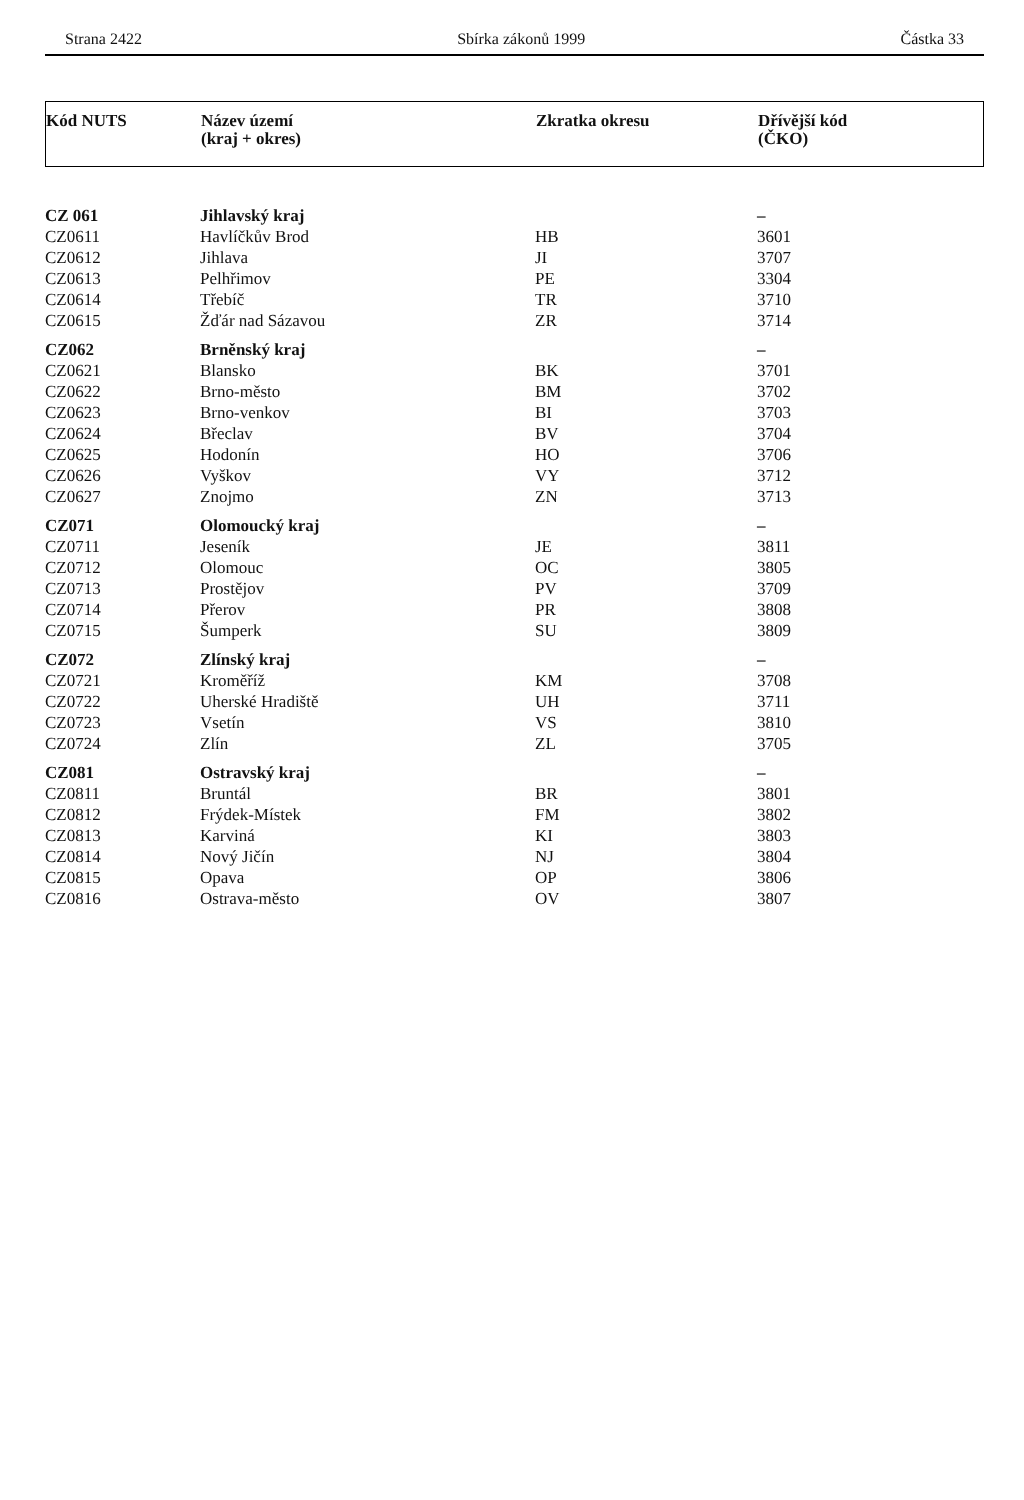Strana 2422 Sbírka zákonů 1999 Částka 33
Kód NUTS Název území
(kraj + okres)
Zkratka okresu Dřívější kód
(ČKO)
| CZ 061 | Jihlavský kraj | | – |
| CZ0611 | Havlíčkův Brod | HB | 3601 |
| CZ0612 | Jihlava | JI | 3707 |
| CZ0613 | Pelhřimov | PE | 3304 |
| CZ0614 | Třebíč | TR | 3710 |
| CZ0615 | Žďár nad Sázavou | ZR | 3714 |
| CZ062 | Brněnský kraj | | – |
| CZ0621 | Blansko | BK | 3701 |
| CZ0622 | Brno-město | BM | 3702 |
| CZ0623 | Brno-venkov | BI | 3703 |
| CZ0624 | Břeclav | BV | 3704 |
| CZ0625 | Hodonín | HO | 3706 |
| CZ0626 | Vyškov | VY | 3712 |
| CZ0627 | Znojmo | ZN | 3713 |
| CZ071 | Olomoucký kraj | | – |
| CZ0711 | Jeseník | JE | 3811 |
| CZ0712 | Olomouc | OC | 3805 |
| CZ0713 | Prostějov | PV | 3709 |
| CZ0714 | Přerov | PR | 3808 |
| CZ0715 | Šumperk | SU | 3809 |
| CZ072 | Zlínský kraj | | – |
| CZ0721 | Kroměříž | KM | 3708 |
| CZ0722 | Uherské Hradiště | UH | 3711 |
| CZ0723 | Vsetín | VS | 3810 |
| CZ0724 | Zlín | ZL | 3705 |
| CZ081 | Ostravský kraj | | – |
| CZ0811 | Bruntál | BR | 3801 |
| CZ0812 | Frýdek-Místek | FM | 3802 |
| CZ0813 | Karviná | KI | 3803 |
| CZ0814 | Nový Jičín | NJ | 3804 |
| CZ0815 | Opava | OP | 3806 |
| CZ0816 | Ostrava-město | OV | 3807 |